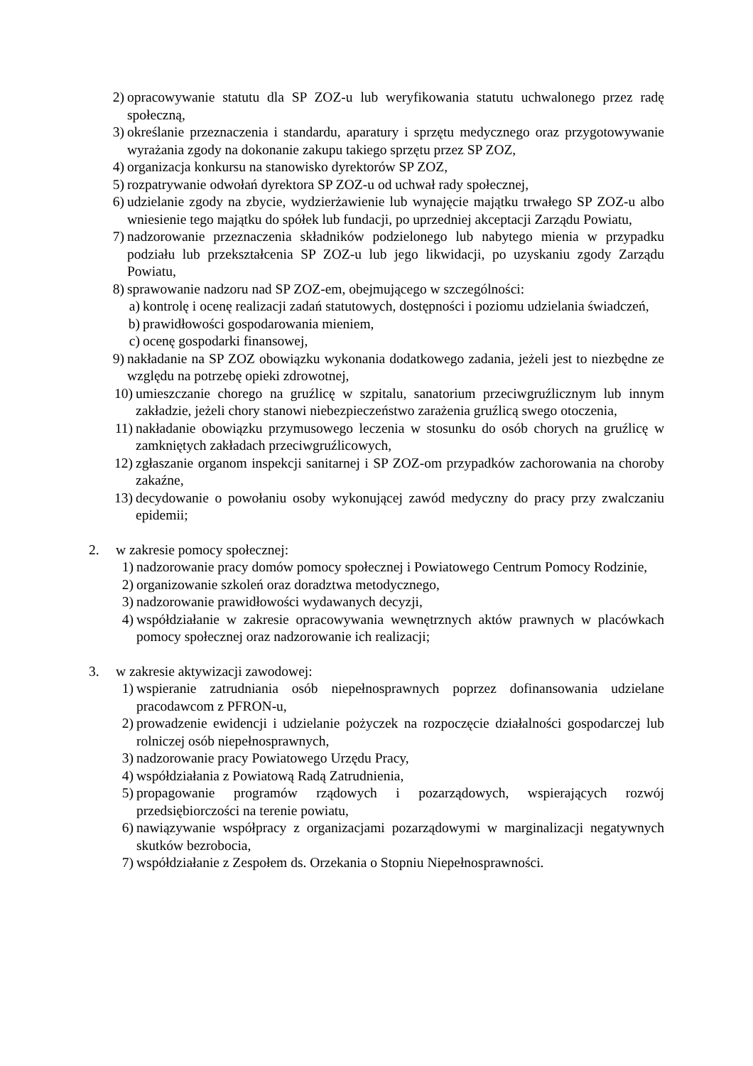2) opracowywanie statutu dla SP ZOZ-u lub weryfikowania statutu uchwalonego przez radę społeczną,
3) określanie przeznaczenia i standardu, aparatury i sprzętu medycznego oraz przygotowywanie wyrażania zgody na dokonanie zakupu takiego sprzętu przez SP ZOZ,
4) organizacja konkursu na stanowisko dyrektorów SP ZOZ,
5) rozpatrywanie odwołań dyrektora SP ZOZ-u od uchwał rady społecznej,
6) udzielanie zgody na zbycie, wydzierżawienie lub wynajęcie majątku trwałego SP ZOZ-u albo wniesienie tego majątku do spółek lub fundacji, po uprzedniej akceptacji Zarządu Powiatu,
7) nadzorowanie przeznaczenia składników podzielonego lub nabytego mienia w przypadku podziału lub przekształcenia SP ZOZ-u lub jego likwidacji, po uzyskaniu zgody Zarządu Powiatu,
8) sprawowanie nadzoru nad SP ZOZ-em, obejmującego w szczególności:
a) kontrolę i ocenę realizacji zadań statutowych, dostępności i poziomu udzielania świadczeń,
b) prawidłowości gospodarowania mieniem,
c) ocenę gospodarki finansowej,
9) nakładanie na SP ZOZ obowiązku wykonania dodatkowego zadania, jeżeli jest to niezbędne ze względu na potrzebę opieki zdrowotnej,
10) umieszczanie chorego na gruźlicę w szpitalu, sanatorium przeciwgruźlicznym lub innym zakładzie, jeżeli chory stanowi niebezpieczeństwo zarażenia gruźlicą swego otoczenia,
11) nakładanie obowiązku przymusowego leczenia w stosunku do osób chorych na gruźlicę w zamkniętych zakładach przeciwgruźlicowych,
12) zgłaszanie organom inspekcji sanitarnej i SP ZOZ-om przypadków zachorowania na choroby zakaźne,
13) decydowanie o powołaniu osoby wykonującej zawód medyczny do pracy przy zwalczaniu epidemii;
2. w zakresie pomocy społecznej:
1) nadzorowanie pracy domów pomocy społecznej i Powiatowego Centrum Pomocy Rodzinie,
2) organizowanie szkoleń oraz doradztwa metodycznego,
3) nadzorowanie prawidłowości wydawanych decyzji,
4) współdziałanie w zakresie opracowywania wewnętrznych aktów prawnych w placówkach pomocy społecznej oraz nadzorowanie ich realizacji;
3. w zakresie aktywizacji zawodowej:
1) wspieranie zatrudniania osób niepełnosprawnych poprzez dofinansowania udzielane pracodawcom z PFRON-u,
2) prowadzenie ewidencji i udzielanie pożyczek na rozpoczęcie działalności gospodarczej lub rolniczej osób niepełnosprawnych,
3) nadzorowanie pracy Powiatowego Urzędu Pracy,
4) współdziałania z Powiatową Radą Zatrudnienia,
5) propagowanie programów rządowych i pozarządowych, wspierających rozwój przedsiębiorczości na terenie powiatu,
6) nawiązywanie współpracy z organizacjami pozarządowymi w marginalizacji negatywnych skutków bezrobocia,
7) współdziałanie z Zespołem ds. Orzekania o Stopniu Niepełnosprawności.